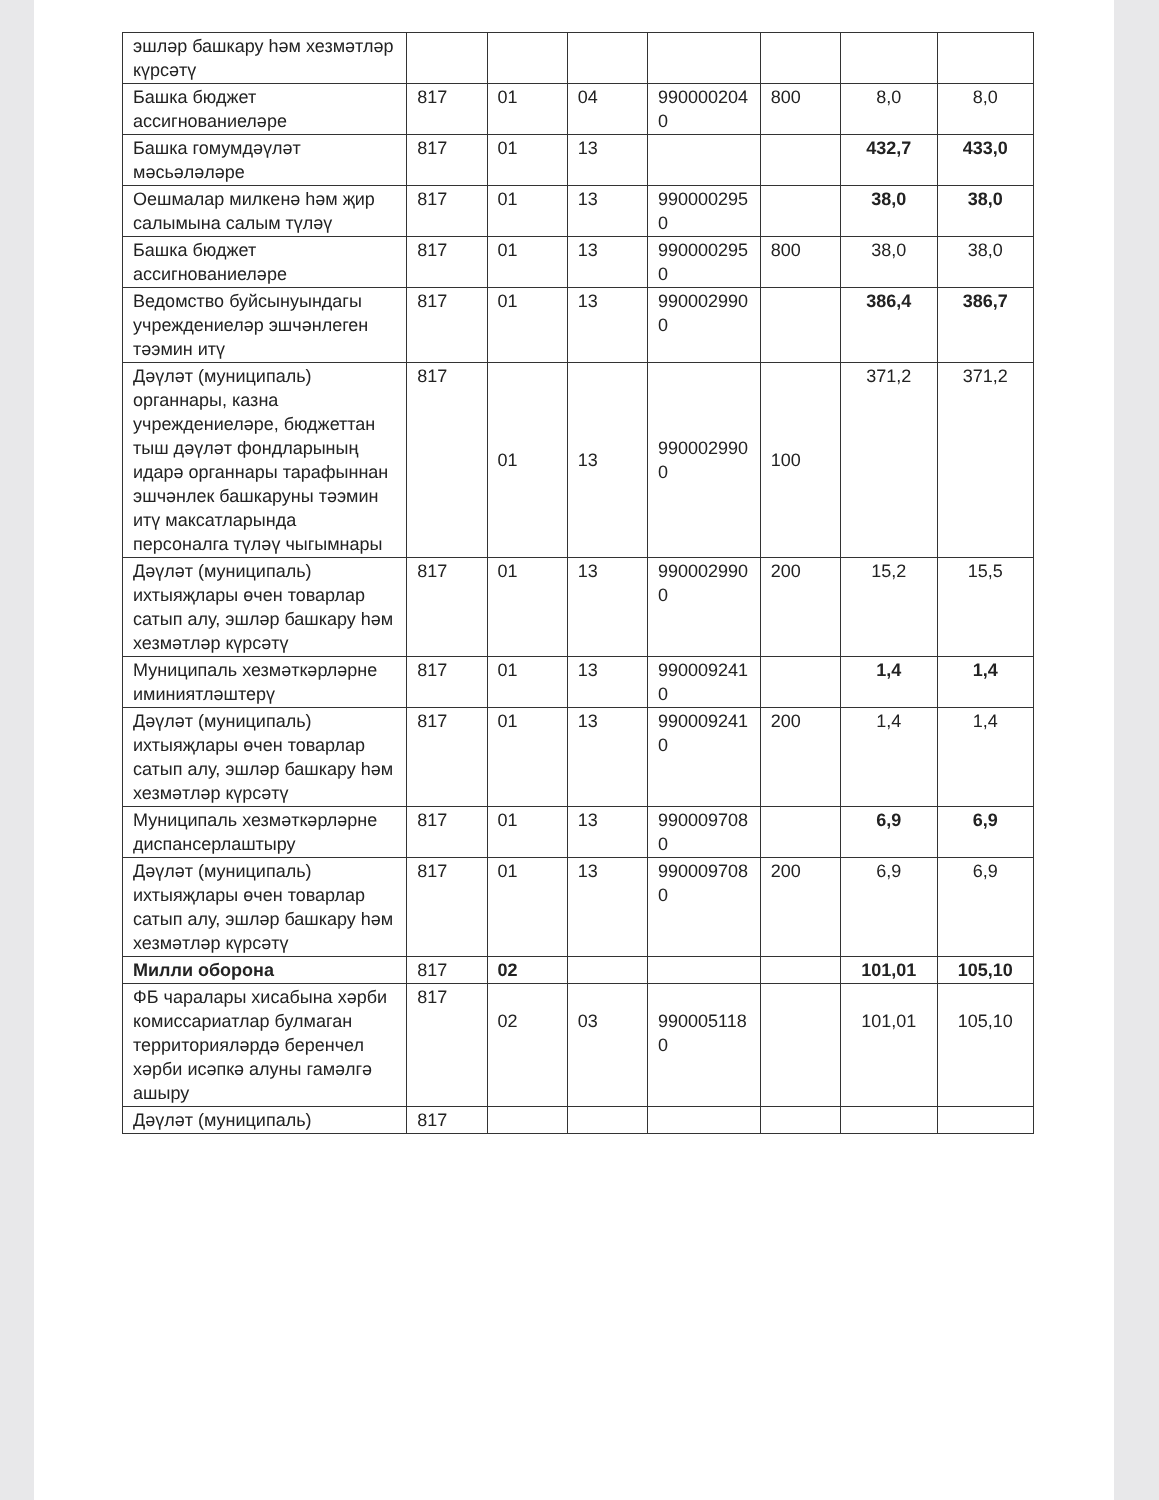| эшләр башкару һәм хезмәтләр күрсәтү | | | | | | | |
| Башка бюджет ассигнованиеләре | 817 | 01 | 04 | 990000204 0 | 800 | 8,0 | 8,0 |
| Башка гомумдәүләт мәсьәләләре | 817 | 01 | 13 | | | 432,7 | 433,0 |
| Оешмалар милкенә һәм җир салымына салым түләү | 817 | 01 | 13 | 990000295 0 | | 38,0 | 38,0 |
| Башка бюджет ассигнованиеләре | 817 | 01 | 13 | 990000295 0 | 800 | 38,0 | 38,0 |
| Ведомство буйсынуындагы учреждениеләр эшчәнлеген тәэмин итү | 817 | 01 | 13 | 990002990 0 | | 386,4 | 386,7 |
| Дәүләт (муниципаль) органнары, казна учреждениеләре, бюджеттан тыш дәүләт фондларының идарә органнары тарафыннан эшчәнлек башкаруны тәэмин итү максатларында персоналга түләү чыгымнары | 817 | 01 | 13 | 990002990 0 | 100 | 371,2 | 371,2 |
| Дәүләт (муниципаль) ихтыяҗлары өчен товарлар сатып алу, эшләр башкару һәм хезмәтләр күрсәтү | 817 | 01 | 13 | 990002990 0 | 200 | 15,2 | 15,5 |
| Муниципаль хезмәткәрләрне иминиятләштерү | 817 | 01 | 13 | 990009241 0 | | 1,4 | 1,4 |
| Дәүләт (муниципаль) ихтыяҗлары өчен товарлар сатып алу, эшләр башкару һәм хезмәтләр күрсәтү | 817 | 01 | 13 | 990009241 0 | 200 | 1,4 | 1,4 |
| Муниципаль хезмәткәрләрне диспансерлаштыру | 817 | 01 | 13 | 990009708 0 | | 6,9 | 6,9 |
| Дәүләт (муниципаль) ихтыяҗлары өчен товарлар сатып алу, эшләр башкару һәм хезмәтләр күрсәтү | 817 | 01 | 13 | 990009708 0 | 200 | 6,9 | 6,9 |
| Милли оборона | 817 | 02 | | | | 101,01 | 105,10 |
| ФБ чаралары хисабына хәрби комиссариатлар булмаган территорияләрдә беренчел хәрби исәпкә алуны гамәлгә ашыру | 817 | 02 | 03 | 990005118 0 | | 101,01 | 105,10 |
| Дәүләт (муниципаль) | 817 | | | | | | |